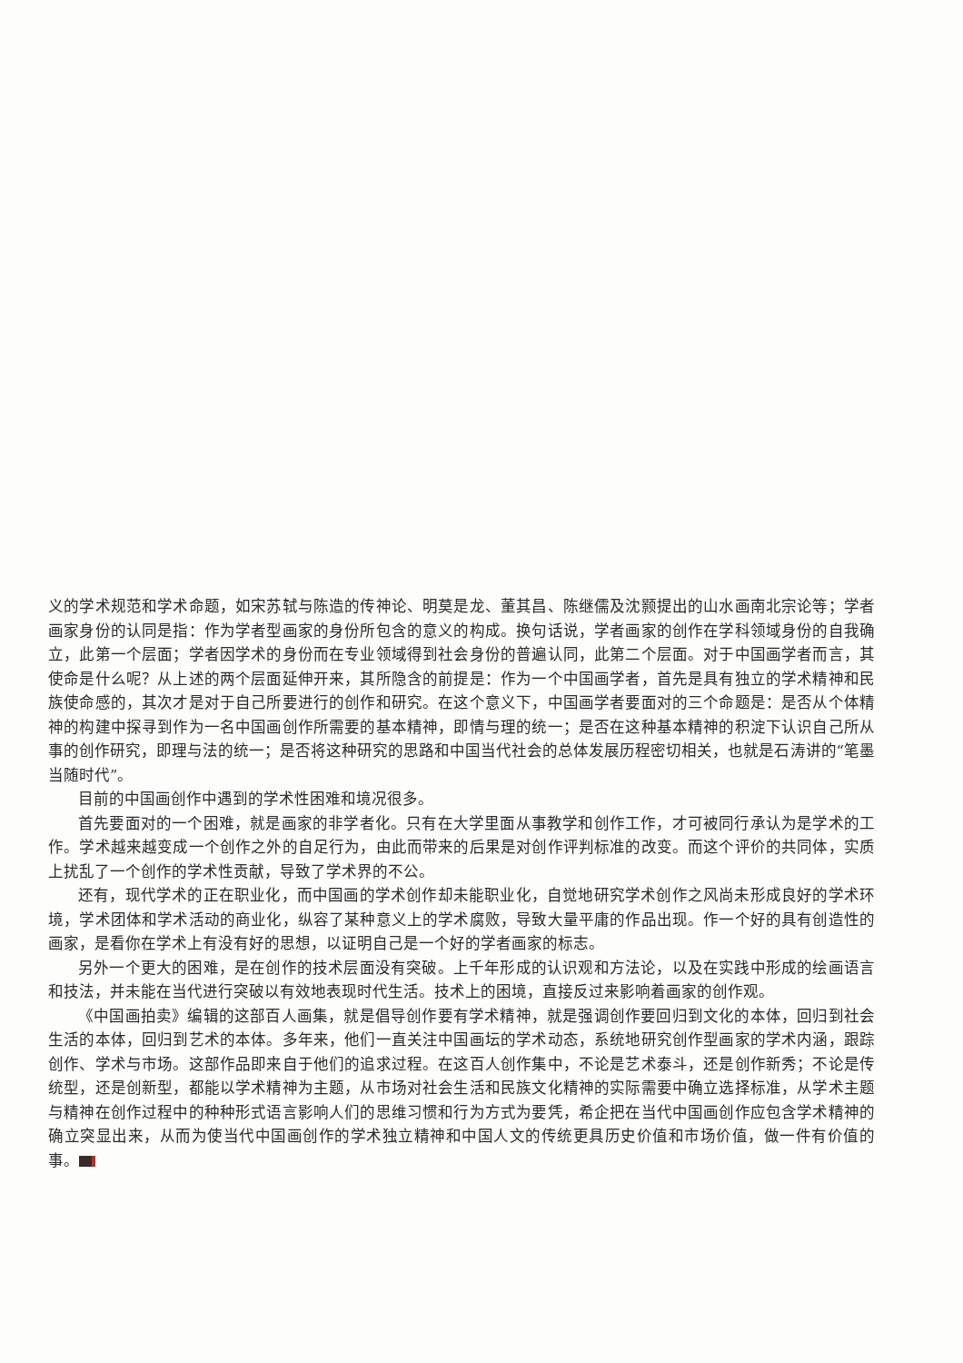义的学术规范和学术命题，如宋苏轼与陈造的传神论、明莫是龙、董其昌、陈继儒及沈颢提出的山水画南北宗论等；学者画家身份的认同是指：作为学者型画家的身份所包含的意义的构成。换句话说，学者画家的创作在学科领域身份的自我确立，此第一个层面；学者因学术的身份而在专业领域得到社会身份的普遍认同，此第二个层面。对于中国画学者而言，其使命是什么呢？从上述的两个层面延伸开来，其所隐含的前提是：作为一个中国画学者，首先是具有独立的学术精神和民族使命感的，其次才是对于自己所要进行的创作和研究。在这个意义下，中国画学者要面对的三个命题是：是否从个体精神的构建中探寻到作为一名中国画创作所需要的基本精神，即情与理的统一；是否在这种基本精神的积淀下认识自己所从事的创作研究，即理与法的统一；是否将这种研究的思路和中国当代社会的总体发展历程密切相关，也就是石涛讲的“笔墨当随时代”。
目前的中国画创作中遇到的学术性困难和境况很多。
首先要面对的一个困难，就是画家的非学者化。只有在大学里面从事教学和创作工作，才可被同行承认为是学术的工作。学术越来越变成一个创作之外的自足行为，由此而带来的后果是对创作评判标准的改变。而这个评价的共同体，实质上扰乱了一个创作的学术性贡献，导致了学术界的不公。
还有，现代学术的正在职业化，而中国画的学术创作却未能职业化，自觉地研究学术创作之风尚未形成良好的学术环境，学术团体和学术活动的商业化，纵容了某种意义上的学术腐败，导致大量平庸的作品出现。作一个好的具有创造性的画家，是看你在学术上有没有好的思想，以证明自己是一个好的学者画家的标志。
另外一个更大的困难，是在创作的技术层面没有突破。上千年形成的认识观和方法论，以及在实践中形成的绘画语言和技法，并未能在当代进行突破以有效地表现时代生活。技术上的困境，直接反过来影响着画家的创作观。
《中国画拍卖》编辑的这部百人画集，就是倡导创作要有学术精神，就是强调创作要回归到文化的本体，回归到社会生活的本体，回归到艺术的本体。多年来，他们一直关注中国画坛的学术动态，系统地研究创作型画家的学术内涵，跟踪创作、学术与市场。这部作品即来自于他们的追求过程。在这百人创作集中，不论是艺术泰斗，还是创作新秀；不论是传统型，还是创新型，都能以学术精神为主题，从市场对社会生活和民族文化精神的实际需要中确立选择标准，从学术主题与精神在创作过程中的种种形式语言影响人们的思维习惯和行为方式为要凭，希企把在当代中国画创作应包含学术精神的确立突显出来，从而为使当代中国画创作的学术独立精神和中国人文的传统更具历史价值和市场价值，做一件有价值的事。